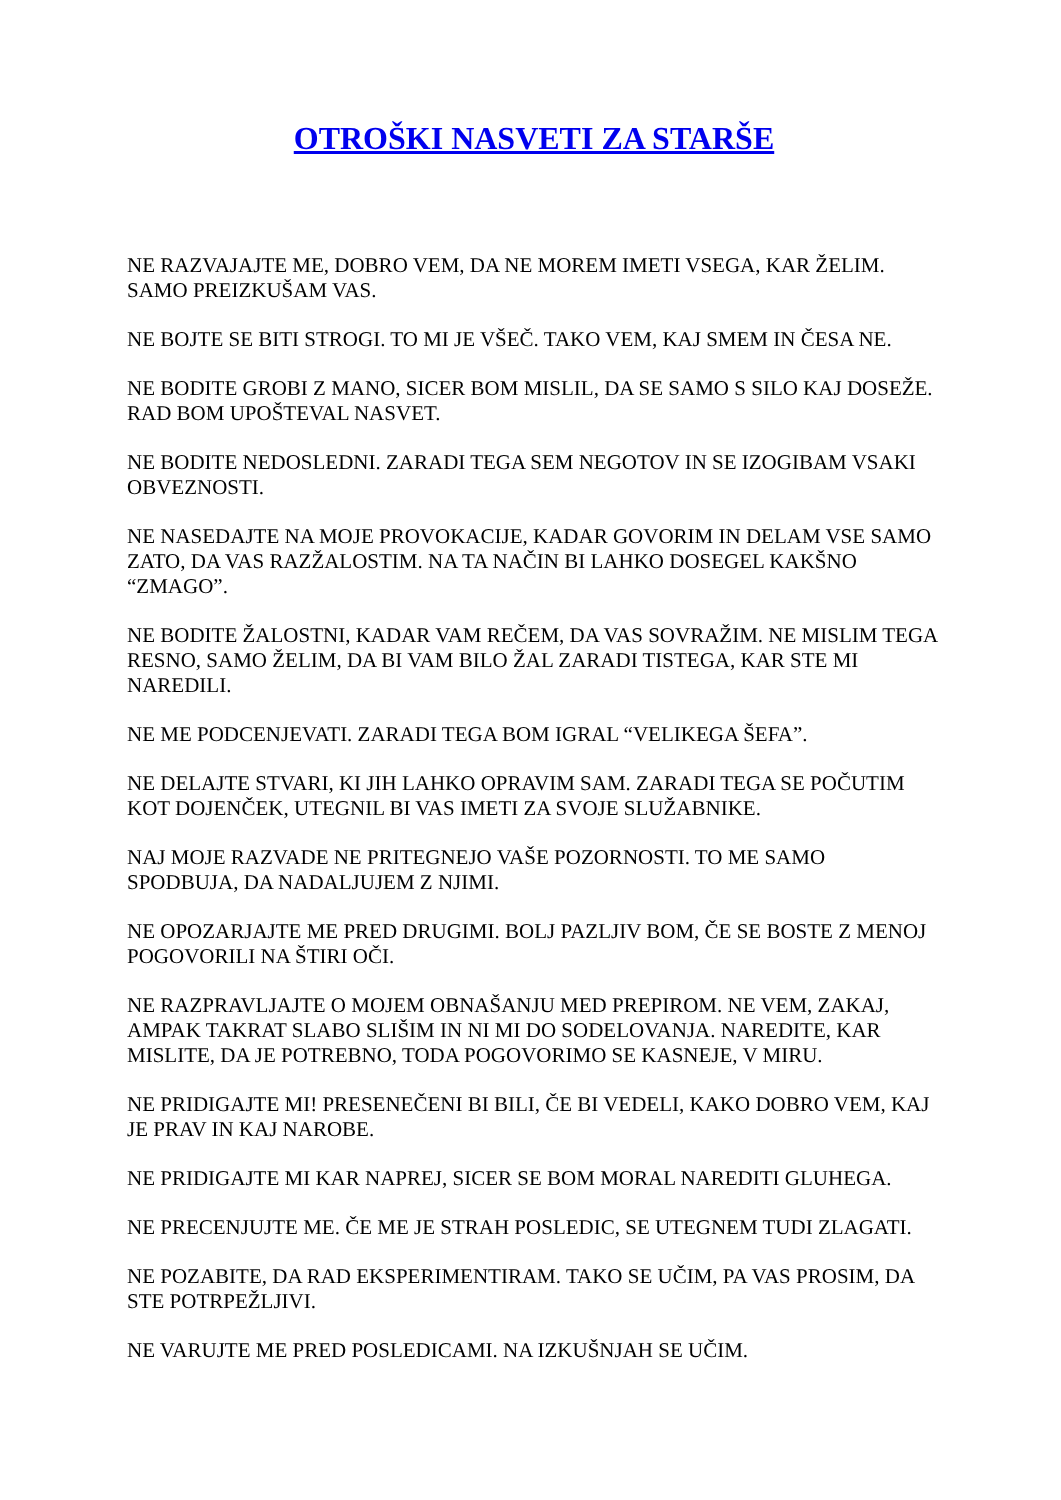OTROŠKI NASVETI ZA STARŠE
NE RAZVAJAJTE ME, DOBRO VEM, DA NE MOREM IMETI VSEGA, KAR ŽELIM. SAMO PREIZKUŠAM VAS.
NE BOJTE SE BITI STROGI. TO MI JE VŠEČ. TAKO VEM, KAJ SMEM IN ČESA NE.
NE BODITE GROBI Z MANO, SICER BOM MISLIL, DA SE SAMO S SILO KAJ DOSEŽE. RAD BOM UPOŠTEVAL NASVET.
NE BODITE NEDOSLEDNI. ZARADI TEGA SEM NEGOTOV IN SE IZOGIBAM VSAKI OBVEZNOSTI.
NE NASEDAJTE NA MOJE PROVOKACIJE, KADAR GOVORIM IN DELAM VSE SAMO ZATO, DA VAS RAZŽALOSTIM. NA TA NAČIN BI LAHKO DOSEGEL KAKŠNO “ZMAGO”.
NE BODITE ŽALOSTNI, KADAR VAM REČEM, DA VAS SOVRAŽIM. NE MISLIM TEGA RESNO, SAMO ŽELIM, DA BI VAM BILO ŽAL ZARADI TISTEGA, KAR STE MI NAREDILI.
NE ME PODCENJEVATI. ZARADI TEGA BOM IGRAL “VELIKEGA ŠEFA”.
NE DELAJTE STVARI, KI JIH LAHKO OPRAVIM SAM. ZARADI TEGA SE POČUTIM KOT DOJENČEK, UTEGNIL BI VAS IMETI ZA SVOJE SLUŽABNIKE.
NAJ MOJE RAZVADE NE PRITEGNEJO VAŠE POZORNOSTI. TO ME SAMO SPODBUJA, DA NADALJUJEM Z NJIMI.
NE OPOZARJAJTE ME PRED DRUGIMI. BOLJ PAZLJIV BOM, ČE SE BOSTE Z MENOJ POGOVORILI NA ŠTIRI OČI.
NE RAZPRAVLJAJTE O MOJEM OBNAŠANJU MED PREPIROM. NE VEM, ZAKAJ, AMPAK TAKRAT SLABO SLIŠIM IN NI MI DO SODELOVANJA. NAREDITE, KAR MISLITE, DA JE POTREBNO, TODA POGOVORIMO SE KASNEJE, V MIRU.
NE PRIDIGAJTE MI! PRESENEČENI BI BILI, ČE BI VEDELI, KAKO DOBRO VEM, KAJ JE PRAV IN KAJ NAROBE.
NE PRIDIGAJTE MI KAR NAPREJ, SICER SE BOM MORAL NAREDITI GLUHEGA.
NE PRECENJUJTE ME. ČE ME JE STRAH POSLEDIC, SE UTEGNEM TUDI ZLAGATI.
NE POZABITE, DA RAD EKSPERIMENTIRAM. TAKO SE UČIM, PA VAS PROSIM, DA STE POTRPEŽLJIVI.
NE VARUJTE ME PRED POSLEDICAMI. NA IZKUŠNJAH SE UČIM.